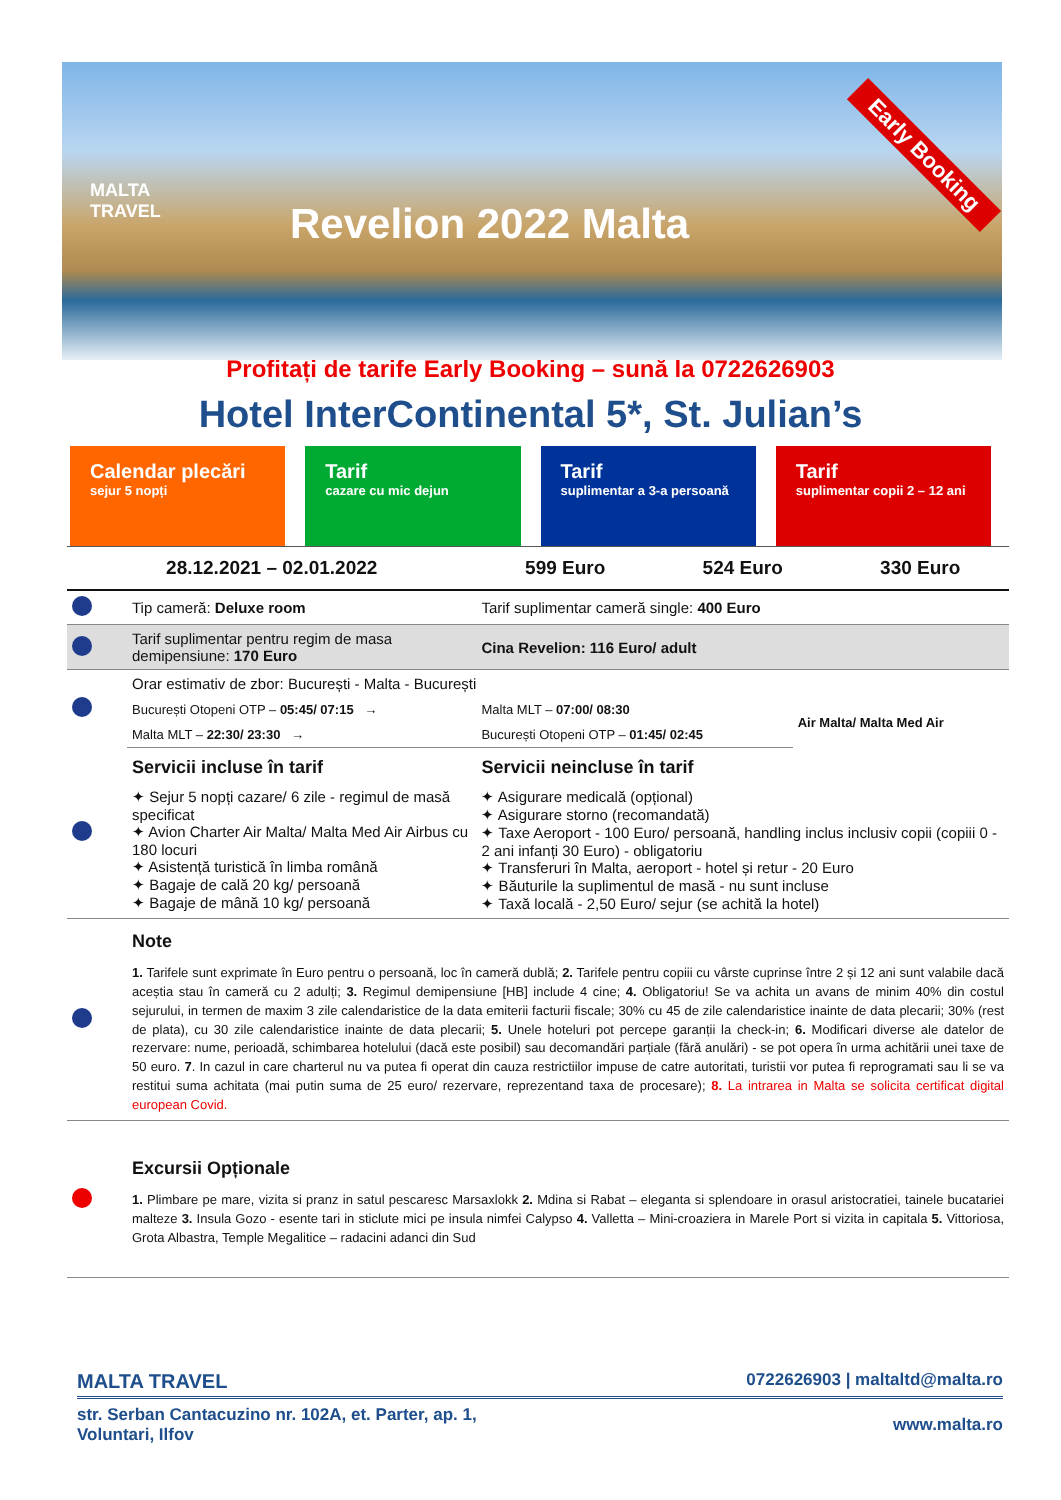MALTA
TRAVEL
Revelion 2022 Malta
Early Booking
Profitați de tarife Early Booking – sună la 0722626903
Hotel InterContinental 5*, St. Julian’s
Calendar plecări
sejur 5 nopți
Tarif
cazare cu mic dejun
Tarif
suplimentar a 3-a persoană
Tarif
suplimentar copii 2 – 12 ani
| 28.12.2021 – 02.01.2022 | 599 Euro | 524 Euro | 330 Euro |
| | Tip cameră: Deluxe room | Tarif suplimentar cameră single: 400 Euro | |
| | Tarif suplimentar pentru regim de masa demipensiune: 170 Euro | Cina Revelion: 116 Euro/ adult | |
| | Orar estimativ de zbor: București - Malta - București | | |
| | București Otopeni OTP – 05:45/ 07:15 → | Malta MLT – 07:00/ 08:30 | Air Malta/ Malta Med Air |
| | Malta MLT – 22:30/ 23:30 → | București Otopeni OTP – 01:45/ 02:45 | |
| | Servicii incluse în tarif ✦ Sejur 5 nopți cazare/ 6 zile - regimul de masă specificat ✦ Avion Charter Air Malta/ Malta Med Air Airbus cu 180 locuri ✦ Asistență turistică în limba română ✦ Bagaje de cală 20 kg/ persoană ✦ Bagaje de mână 10 kg/ persoană | Servicii neincluse în tarif ✦ Asigurare medicală (opțional) ✦ Asigurare storno (recomandată) ✦ Taxe Aeroport - 100 Euro/ persoană, handling inclus inclusiv copii (copiii 0 - 2 ani infanți 30 Euro) - obligatoriu ✦ Transferuri în Malta, aeroport - hotel și retur - 20 Euro ✦ Băuturile la suplimentul de masă - nu sunt incluse ✦ Taxă locală - 2,50 Euro/ sejur (se achită la hotel) | |
| | Note 1. Tarifele sunt exprimate în Euro pentru o persoană, loc în cameră dublă; 2. Tarifele pentru copiii cu vârste cuprinse între 2 și 12 ani sunt valabile dacă aceștia stau în cameră cu 2 adulți; 3. Regimul demipensiune [HB] include 4 cine; 4. Obligatoriu! Se va achita un avans de minim 40% din costul sejurului, in termen de maxim 3 zile calendaristice de la data emiterii facturii fiscale; 30% cu 45 de zile calendaristice inainte de data plecarii; 30% (rest de plata), cu 30 zile calendaristice inainte de data plecarii; 5. Unele hoteluri pot percepe garanții la check-in; 6. Modificari diverse ale datelor de rezervare: nume, perioadă, schimbarea hotelului (dacă este posibil) sau decomandări parțiale (fără anulări) - se pot opera în urma achitării unei taxe de 50 euro. 7 . In cazul in care charterul nu va putea fi operat din cauza restrictiilor impuse de catre autoritati, turistii vor putea fi reprogramati sau li se va restitui suma achitata (mai putin suma de 25 euro/ rezervare, reprezentand taxa de procesare); 8. La intrarea in Malta se solicita certificat digital european Covid. | | |
| | Excursii Opționale 1. Plimbare pe mare, vizita si pranz in satul pescaresc Marsaxlokk 2. Mdina si Rabat – eleganta si splendoare in orasul aristocratiei, tainele bucatariei malteze 3. Insula Gozo - esente tari in sticlute mici pe insula nimfei Calypso 4. Valletta – Mini-croaziera in Marele Port si vizita in capitala 5. Vittoriosa, Grota Albastra, Temple Megalitice – radacini adanci din Sud | | |
MALTA TRAVEL 0722626903 | maltaltd@malta.ro
str. Serban Cantacuzino nr. 102A, et. Parter, ap. 1,
Voluntari, Ilfov www.malta.ro